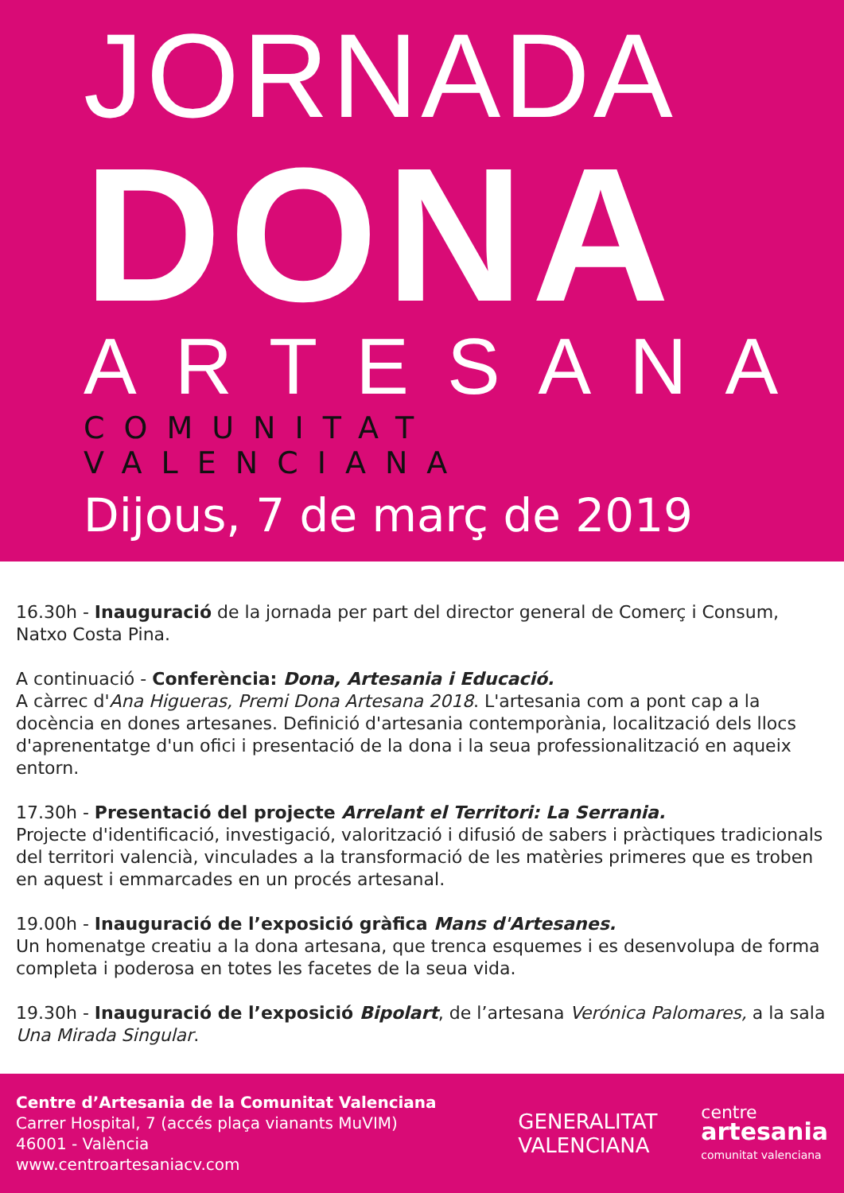JORNADA
DONA
ARTESANA
COMUNITAT VALENCIANA
Dijous, 7 de març de 2019
16.30h - Inauguració de la jornada per part del director general de Comerç i Consum, Natxo Costa Pina.
A continuació - Conferència: Dona, Artesania i Educació.
A càrrec d'Ana Higueras, Premi Dona Artesana 2018. L'artesania com a pont cap a la docència en dones artesanes. Definició d'artesania contemporània, localització dels llocs d'aprenentatge d'un ofici i presentació de la dona i la seua professionalització en aqueix entorn.
17.30h - Presentació del projecte Arrelant el Territori: La Serrania.
Projecte d'identificació, investigació, valorització i difusió de sabers i pràctiques tradicionals del territori valencià, vinculades a la transformació de les matèries primeres que es troben en aquest i emmarcades en un procés artesanal.
19.00h - Inauguració de l’exposició gràfica Mans d'Artesanes.
Un homenatge creatiu a la dona artesana, que trenca esquemes i es desenvolupa de forma completa i poderosa en totes les facetes de la seua vida.
19.30h - Inauguració de l’exposició Bipolart, de l’artesana Verónica Palomares, a la sala Una Mirada Singular.
Centre d’Artesania de la Comunitat Valenciana
Carrer Hospital, 7 (accés plaça vianants MuVIM)
46001 - València
www.centroartesaniacv.com
GENERALITAT
VALENCIANA
centre
artesania
comunitat valenciana